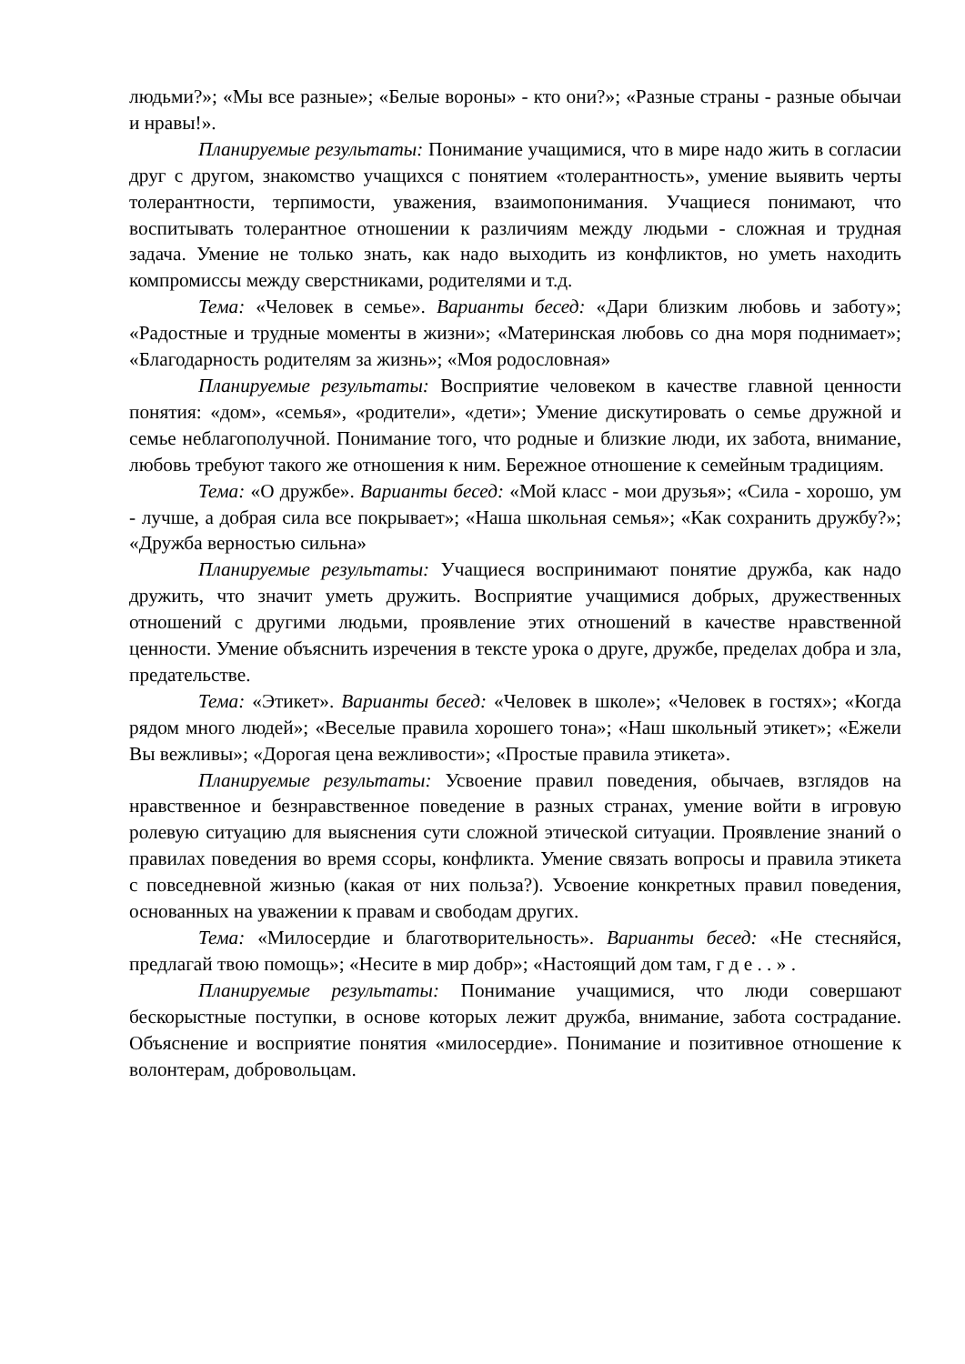людьми?»; «Мы все разные»; «Белые вороны» - кто они?»; «Разные страны - разные обычаи и нравы!».
Планируемые результаты: Понимание учащимися, что в мире надо жить в согласии друг с другом, знакомство учащихся с понятием «толерантность», умение выявить черты толерантности, терпимости, уважения, взаимопонимания. Учащиеся понимают, что воспитывать толерантное отношении к различиям между людьми - сложная и трудная задача. Умение не только знать, как надо выходить из конфликтов, но уметь находить компромиссы между сверстниками, родителями и т.д.
Тема: «Человек в семье». Варианты бесед: «Дари близким любовь и заботу»; «Радостные и трудные моменты в жизни»; «Материнская любовь со дна моря поднимает»; «Благодарность родителям за жизнь»; «Моя родословная»
Планируемые результаты: Восприятие человеком в качестве главной ценности понятия: «дом», «семья», «родители», «дети»; Умение дискутировать о семье дружной и семье неблагополучной. Понимание того, что родные и близкие люди, их забота, внимание, любовь требуют такого же отношения к ним. Бережное отношение к семейным традициям.
Тема: «О дружбе». Варианты бесед: «Мой класс - мои друзья»; «Сила - хорошо, ум - лучше, а добрая сила все покрывает»; «Наша школьная семья»; «Как сохранить дружбу?»; «Дружба верностью сильна»
Планируемые результаты: Учащиеся воспринимают понятие дружба, как надо дружить, что значит уметь дружить. Восприятие учащимися добрых, дружественных отношений с другими людьми, проявление этих отношений в качестве нравственной ценности. Умение объяснить изречения в тексте урока о друге, дружбе, пределах добра и зла, предательстве.
Тема: «Этикет». Варианты бесед: «Человек в школе»; «Человек в гостях»; «Когда рядом много людей»; «Веселые правила хорошего тона»; «Наш школьный этикет»; «Ежели Вы вежливы»; «Дорогая цена вежливости»; «Простые правила этикета».
Планируемые результаты: Усвоение правил поведения, обычаев, взглядов на нравственное и безнравственное поведение в разных странах, умение войти в игровую ролевую ситуацию для выяснения сути сложной этической ситуации. Проявление знаний о правилах поведения во время ссоры, конфликта. Умение связать вопросы и правила этикета с повседневной жизнью (какая от них польза?). Усвоение конкретных правил поведения, основанных на уважении к правам и свободам других.
Тема: «Милосердие и благотворительность». Варианты бесед: «Не стесняйся, предлагай твою помощь»; «Несите в мир добр»; «Настоящий дом там, г д е . . » .
Планируемые результаты: Понимание учащимися, что люди совершают бескорыстные поступки, в основе которых лежит дружба, внимание, забота сострадание. Объяснение и восприятие понятия «милосердие». Понимание и позитивное отношение к волонтерам, добровольцам.